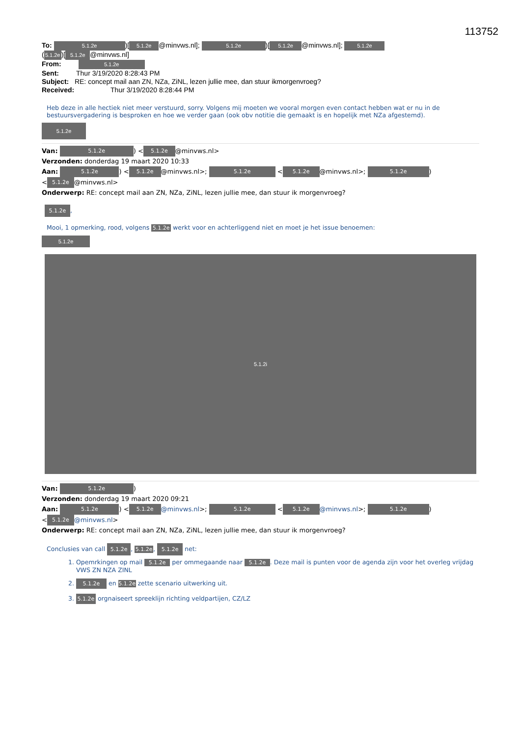113752
To: 5.1.2e)[5.1.2e @minvws.nl]; 5.1.2e)[5.1.2e @minvws.nl]; 5.1.2e
(5.1.2e)[5.1.2e @minvws.nl]
From: 5.1.2e
Sent: Thur 3/19/2020 8:28:43 PM
Subject: RE: concept mail aan ZN, NZa, ZiNL, lezen jullie mee, dan stuur ikmorgenvroeg?
Received: Thur 3/19/2020 8:28:44 PM
Heb deze in alle hectiek niet meer verstuurd, sorry. Volgens mij moeten we vooral morgen even contact hebben wat er nu in de bestuursvergadering is besproken en hoe we verder gaan (ook obv notitie die gemaakt is en hopelijk met NZa afgestemd).
5.1.2e
Van: 5.1.2e) < 5.1.2e @minvws.nl>
Verzonden: donderdag 19 maart 2020 10:33
Aan: 5.1.2e) < 5.1.2e @minvws.nl>; 5.1.2e < 5.1.2e @minvws.nl>; 5.1.2e)
< 5.1.2e @minvws.nl>
Onderwerp: RE: concept mail aan ZN, NZa, ZiNL, lezen jullie mee, dan stuur ik morgenvroeg?
5.1.2e,
Mooi, 1 opmerking, rood, volgens 5.1.2e werkt voor en achterliggend niet en moet je het issue benoemen:
5.1.2e
5.1.2i
Van: 5.1.2e)
Verzonden: donderdag 19 maart 2020 09:21
Aan: 5.1.2e) < 5.1.2e @minvws.nl>; 5.1.2e < 5.1.2e @minvws.nl>; 5.1.2e)
< 5.1.2e @minvws.nl>
Onderwerp: RE: concept mail aan ZN, NZa, ZiNL, lezen jullie mee, dan stuur ik morgenvroeg?
Conclusies van call 5.1.2e, 5.1.2e, 5.1.2e net:
1. Opemrkingen op mail 5.1.2e per ommegaande naar 5.1.2e. Deze mail is punten voor de agenda zijn voor het overleg vrijdag VWS ZN NZA ZINL
2. 5.1.2e en 5.1.2e zette scenario uitwerking uit.
3. 5.1.2e orgnaiseert spreeklijn richting veldpartijen, CZ/LZ